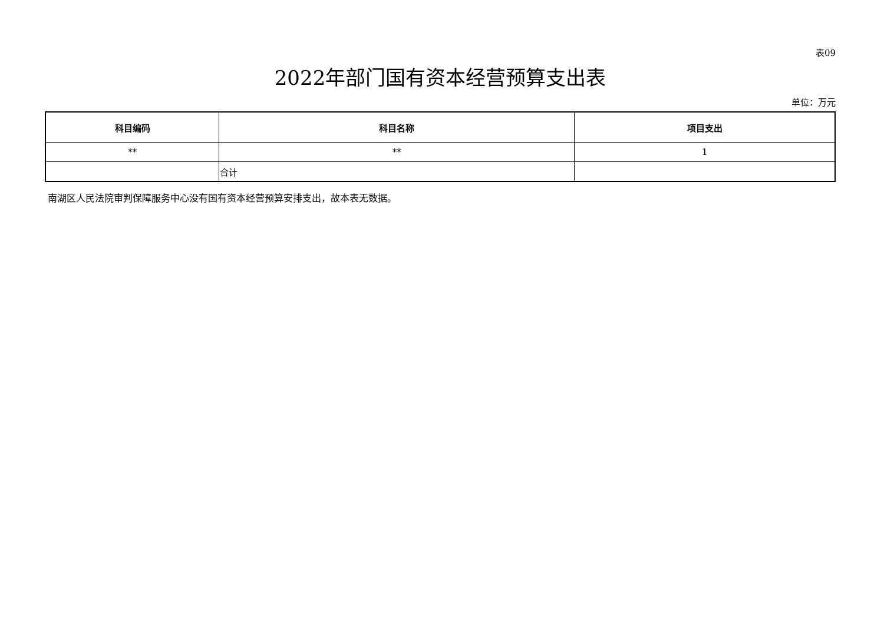表09
2022年部门国有资本经营预算支出表
单位：万元
| 科目编码 | 科目名称 | 项目支出 |
| --- | --- | --- |
| ** | ** | 1 |
| | 合计 | |
南湖区人民法院审判保障服务中心没有国有资本经营预算安排支出，故本表无数据。